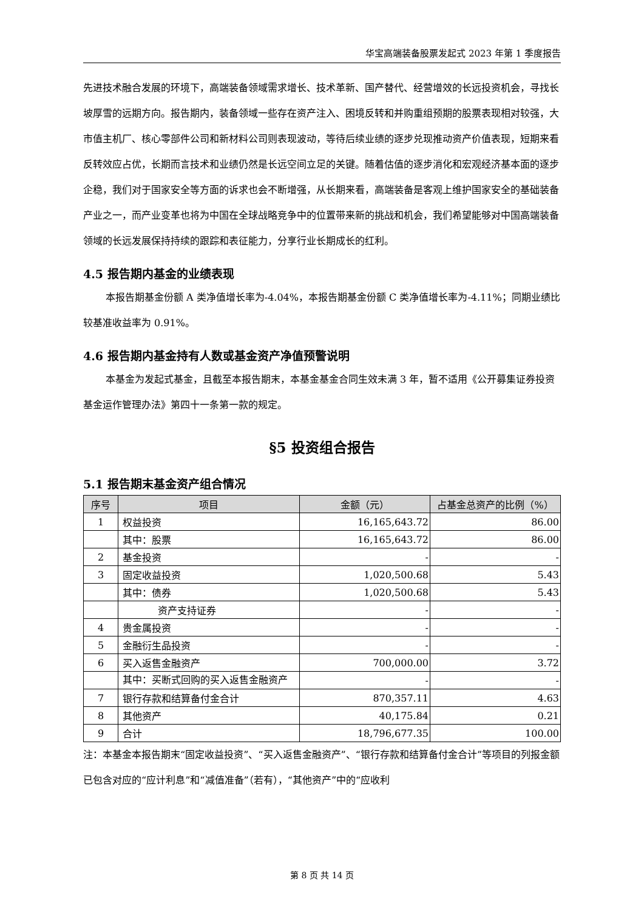华宝高端装备股票发起式 2023 年第 1 季度报告
先进技术融合发展的环境下，高端装备领域需求增长、技术革新、国产替代、经营增效的长远投资机会，寻找长坡厚雪的远期方向。报告期内，装备领域一些存在资产注入、困境反转和并购重组预期的股票表现相对较强，大市值主机厂、核心零部件公司和新材料公司则表现波动，等待后续业绩的逐步兑现推动资产价值表现，短期来看反转效应占优，长期而言技术和业绩仍然是长远空间立足的关键。随着估值的逐步消化和宏观经济基本面的逐步企稳，我们对于国家安全等方面的诉求也会不断增强，从长期来看，高端装备是客观上维护国家安全的基础装备产业之一，而产业变革也将为中国在全球战略竞争中的位置带来新的挑战和机会，我们希望能够对中国高端装备领域的长远发展保持持续的跟踪和表征能力，分享行业长期成长的红利。
4.5 报告期内基金的业绩表现
本报告期基金份额 A 类净值增长率为-4.04%，本报告期基金份额 C 类净值增长率为-4.11%；同期业绩比较基准收益率为 0.91%。
4.6 报告期内基金持有人数或基金资产净值预警说明
本基金为发起式基金，且截至本报告期末，本基金基金合同生效未满 3 年，暂不适用《公开募集证券投资基金运作管理办法》第四十一条第一款的规定。
§5 投资组合报告
5.1 报告期末基金资产组合情况
| 序号 | 项目 | 金额（元） | 占基金总资产的比例（%） |
| --- | --- | --- | --- |
| 1 | 权益投资 | 16,165,643.72 | 86.00 |
| | 其中：股票 | 16,165,643.72 | 86.00 |
| 2 | 基金投资 | - | - |
| 3 | 固定收益投资 | 1,020,500.68 | 5.43 |
| | 其中：债券 | 1,020,500.68 | 5.43 |
| | 资产支持证券 | - | - |
| 4 | 贵金属投资 | - | - |
| 5 | 金融衍生品投资 | - | - |
| 6 | 买入返售金融资产 | 700,000.00 | 3.72 |
| | 其中：买断式回购的买入返售金融资产 | - | - |
| 7 | 银行存款和结算备付金合计 | 870,357.11 | 4.63 |
| 8 | 其他资产 | 40,175.84 | 0.21 |
| 9 | 合计 | 18,796,677.35 | 100.00 |
注：本基金本报告期末“固定收益投资”、“买入返售金融资产”、“银行存款和结算备付金合计”等项目的列报金额已包含对应的“应计利息”和“减值准备”（若有），“其他资产”中的“应收利
第 8 页 共 14 页